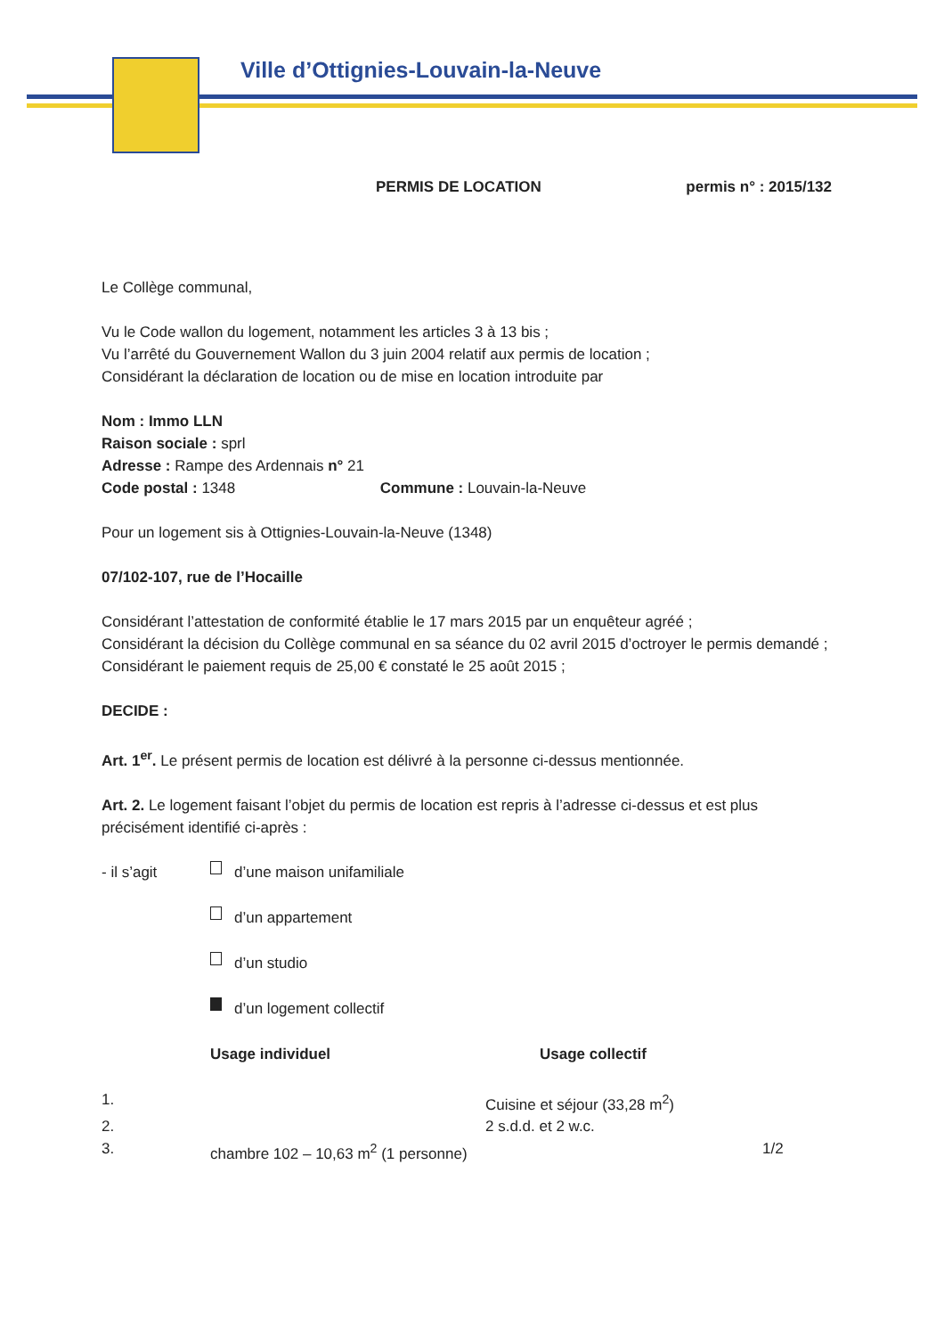Ville d’Ottignies-Louvain-la-Neuve
PERMIS DE LOCATION permis n° : 2015/132
Le Collège communal,
Vu le Code wallon du logement, notamment les articles 3 à 13 bis ;
Vu l’arrêté du Gouvernement Wallon du 3 juin 2004 relatif aux permis de location ;
Considérant la déclaration de location ou de mise en location introduite par
Nom : Immo LLN
Raison sociale : sprl
Adresse : Rampe des Ardennais n° 21
Code postal : 1348 Commune : Louvain-la-Neuve
Pour un logement sis à Ottignies-Louvain-la-Neuve (1348)
07/102-107, rue de l’Hocaille
Considérant l’attestation de conformité établie le 17 mars 2015 par un enquêteur agréé ;
Considérant la décision du Collège communal en sa séance du 02 avril 2015 d’octroyer le permis demandé ;
Considérant le paiement requis de 25,00 € constaté le 25 août 2015 ;
DECIDE :
Art. 1<sup>er</sup>. Le présent permis de location est délivré à la personne ci-dessus mentionnée.
Art. 2. Le logement faisant l’objet du permis de location est repris à l’adresse ci-dessus et est plus précisément identifié ci-après :
- il s’agit d’une maison unifamiliale
d’un appartement
d’un studio
d’un logement collectif
Usage individuel Usage collectif
1. Cuisine et séjour (33,28 m<sup>2</sup>)
2. 2 s.d.d. et 2 w.c.
3. chambre 102 – 10,63 m<sup>2</sup> (1 personne) 1/2